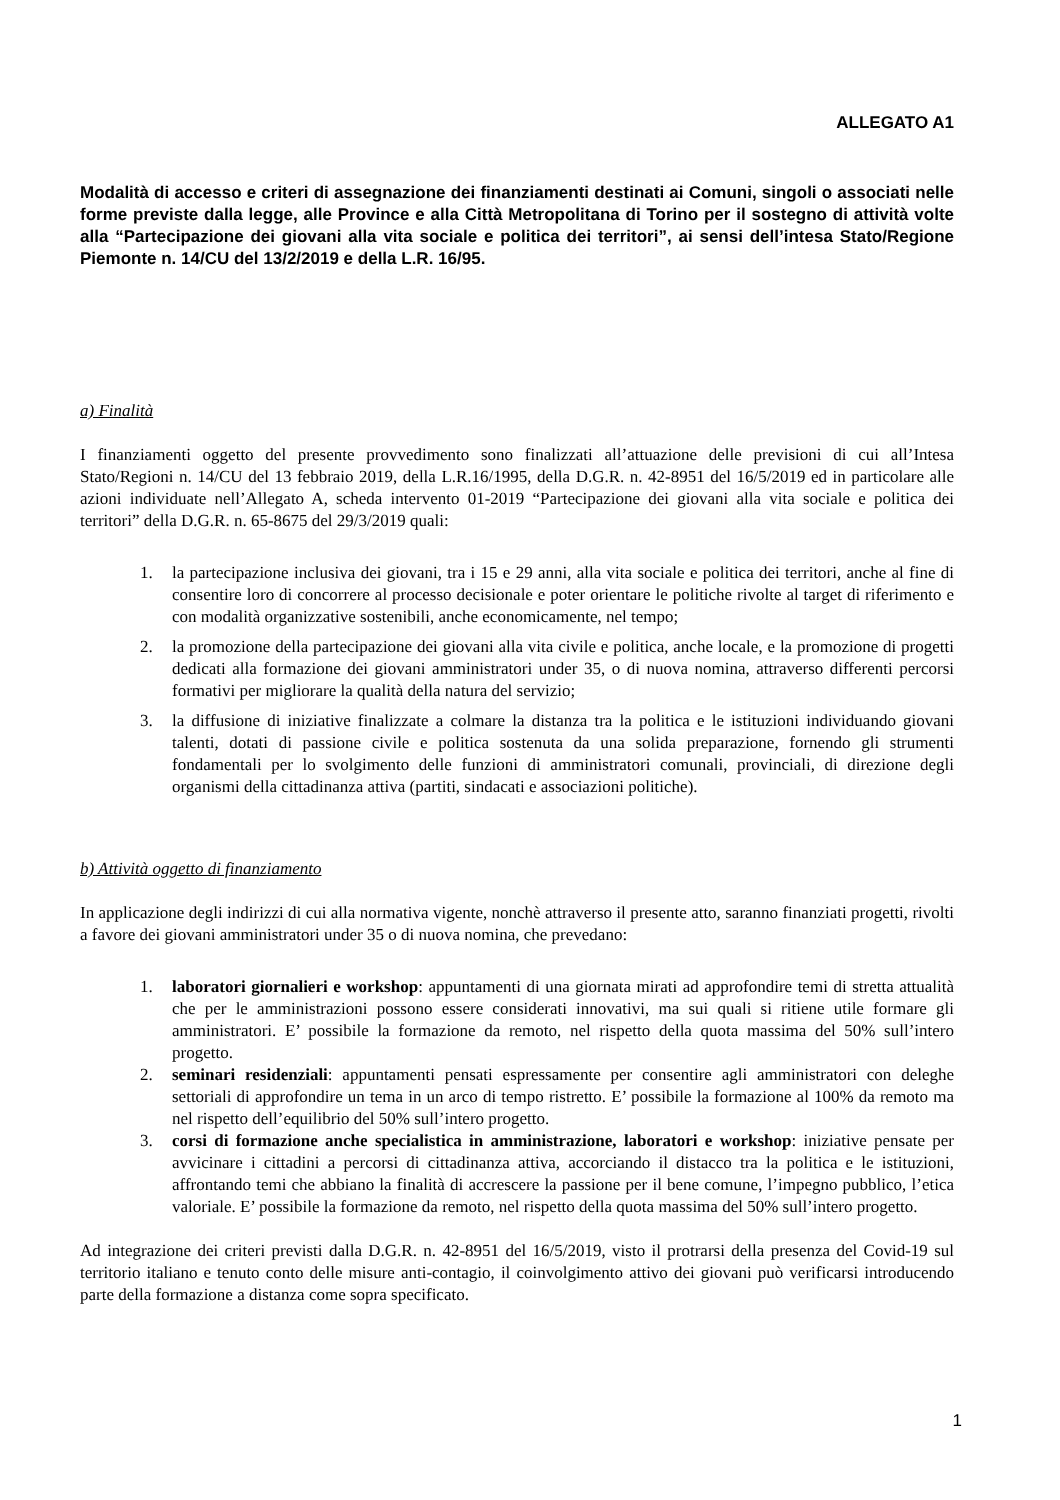ALLEGATO A1
Modalità di accesso e criteri di assegnazione dei finanziamenti destinati ai Comuni, singoli o associati nelle forme previste dalla legge, alle Province e alla Città Metropolitana di Torino per il sostegno di attività volte alla “Partecipazione dei giovani alla vita sociale e politica dei territori”, ai sensi dell’intesa Stato/Regione Piemonte n. 14/CU del 13/2/2019 e della L.R. 16/95.
a) Finalità
I finanziamenti oggetto del presente provvedimento sono finalizzati all’attuazione delle previsioni di cui all’Intesa Stato/Regioni n. 14/CU del 13 febbraio 2019, della L.R.16/1995, della D.G.R. n. 42-8951 del 16/5/2019 ed in particolare alle azioni individuate nell’Allegato A, scheda intervento 01-2019 “Partecipazione dei giovani alla vita sociale e politica dei territori” della D.G.R. n. 65-8675 del 29/3/2019 quali:
1. la partecipazione inclusiva dei giovani, tra i 15 e 29 anni, alla vita sociale e politica dei territori, anche al fine di consentire loro di concorrere al processo decisionale e poter orientare le politiche rivolte al target di riferimento e con modalità organizzative sostenibili, anche economicamente, nel tempo;
2. la promozione della partecipazione dei giovani alla vita civile e politica, anche locale, e la promozione di progetti dedicati alla formazione dei giovani amministratori under 35, o di nuova nomina, attraverso differenti percorsi formativi per migliorare la qualità della natura del servizio;
3. la diffusione di iniziative finalizzate a colmare la distanza tra la politica e le istituzioni individuando giovani talenti, dotati di passione civile e politica sostenuta da una solida preparazione, fornendo gli strumenti fondamentali per lo svolgimento delle funzioni di amministratori comunali, provinciali, di direzione degli organismi della cittadinanza attiva (partiti, sindacati e associazioni politiche).
b) Attività oggetto di finanziamento
In applicazione degli indirizzi di cui alla normativa vigente, nonchè attraverso il presente atto, saranno finanziati progetti, rivolti a favore dei giovani amministratori under 35 o di nuova nomina, che prevedano:
1. laboratori giornalieri e workshop: appuntamenti di una giornata mirati ad approfondire temi di stretta attualità che per le amministrazioni possono essere considerati innovativi, ma sui quali si ritiene utile formare gli amministratori. E’ possibile la formazione da remoto, nel rispetto della quota massima del 50% sull’intero progetto.
2. seminari residenziali: appuntamenti pensati espressamente per consentire agli amministratori con deleghe settoriali di approfondire un tema in un arco di tempo ristretto. E’ possibile la formazione al 100% da remoto ma nel rispetto dell’equilibrio del 50% sull’intero progetto.
3. corsi di formazione anche specialistica in amministrazione, laboratori e workshop: iniziative pensate per avvicinare i cittadini a percorsi di cittadinanza attiva, accorciando il distacco tra la politica e le istituzioni, affrontando temi che abbiano la finalità di accrescere la passione per il bene comune, l’impegno pubblico, l’etica valoriale. E’ possibile la formazione da remoto, nel rispetto della quota massima del 50% sull’intero progetto.
Ad integrazione dei criteri previsti dalla D.G.R. n. 42-8951 del 16/5/2019, visto il protrarsi della presenza del Covid-19 sul territorio italiano e tenuto conto delle misure anti-contagio, il coinvolgimento attivo dei giovani può verificarsi introducendo parte della formazione a distanza come sopra specificato.
1